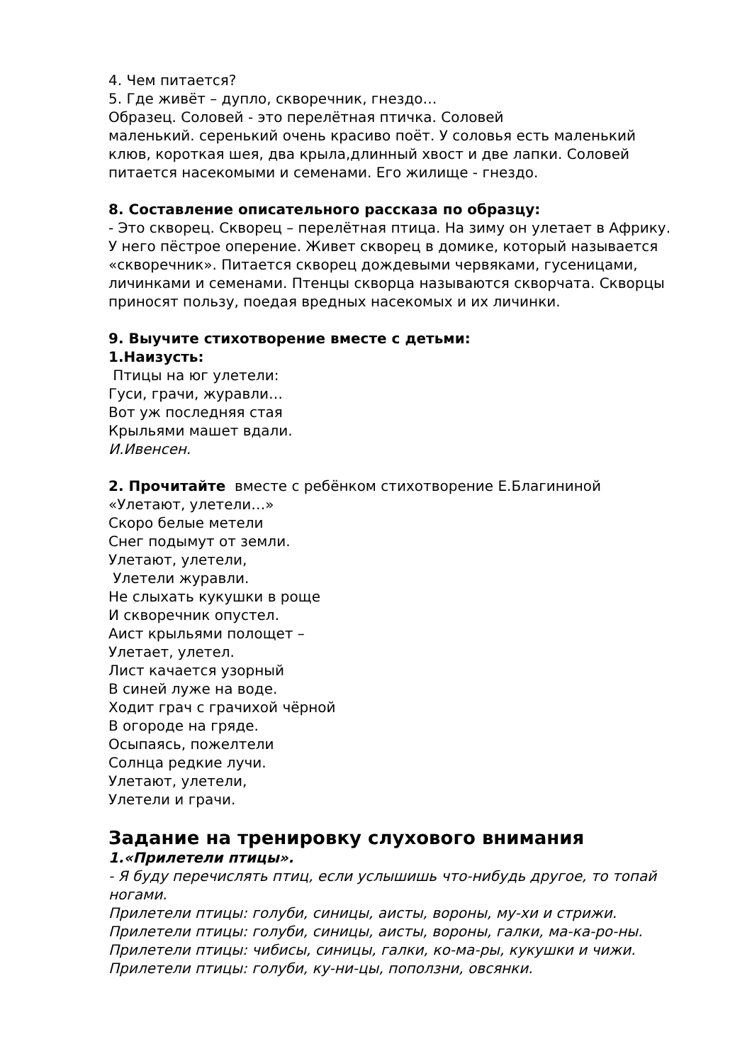4. Чем питается?
5. Где живёт – дупло, скворечник, гнездо…
Образец. Соловей - это перелётная птичка. Соловей
маленький. серенький очень красиво поёт. У соловья есть маленький клюв, короткая шея, два крыла,длинный хвост и две лапки. Соловей питается насекомыми и семенами. Его жилище - гнездо.
8. Составление описательного рассказа по образцу:
- Это скворец. Скворец – перелётная птица. На зиму он улетает в Африку. У него пёстрое оперение. Живет скворец в домике, который называется «скворечник». Питается скворец дождевыми червяками, гусеницами, личинками и семенами. Птенцы скворца называются скворчата. Скворцы приносят пользу, поедая вредных насекомых и их личинки.
9. Выучите стихотворение вместе с детьми:
1.Наизусть:
Птицы на юг улетели:
Гуси, грачи, журавли…
Вот уж последняя стая
Крыльями машет вдали.
И.Ивенсен.
2. Прочитайте вместе с ребёнком стихотворение Е.Благининой «Улетают, улетели…»
Скоро белые метели
Снег подымут от земли.
Улетают, улетели,
Улетели журавли.
Не слыхать кукушки в роще
И скворечник опустел.
Аист крыльями полощет –
Улетает, улетел.
Лист качается узорный
В синей луже на воде.
Ходит грач с грачихой чёрной
В огороде на гряде.
Осыпаясь, пожелтели
Солнца редкие лучи.
Улетают, улетели,
Улетели и грачи.
Задание на тренировку слухового внимания
1.«Прилетели птицы».
- Я буду перечислять птиц, если услышишь что-нибудь другое, то топай ногами.
Прилетели птицы: голуби, синицы, аисты, вороны, му-хи и стрижи.
Прилетели птицы: голуби, синицы, аисты, вороны, галки, ма-ка-ро-ны.
Прилетели птицы: чибисы, синицы, галки, ко-ма-ры, кукушки и чижи.
Прилетели птицы: голуби, ку-ни-цы, поползни, овсянки.